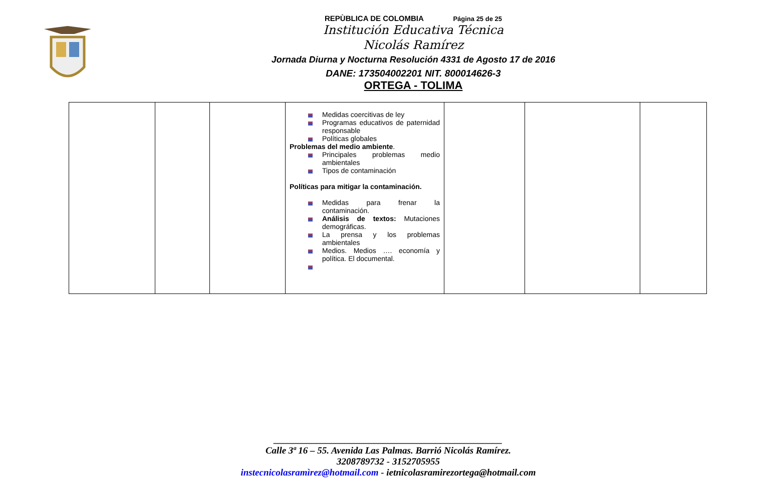REPÙBLICA DE COLOMBIA Página 25 de 25
Institución Educativa Técnica
Nicolás Ramírez
Jornada Diurna y Nocturna Resolución 4331 de Agosto 17 de 2016
DANE: 173504002201 NIT. 800014626-3
ORTEGA - TOLIMA
| | | | Medidas coercitivas de ley Programas educativos de paternidad responsable Políticas globales Problemas del medio ambiente . Principales problemas medio ambientales Tipos de contaminación Políticas para mitigar la contaminación. Medidas para frenar la contaminación. Análisis de textos: Mutaciones demográficas. La prensa y los problemas ambientales Medios. Medios …. economía y política. El documental. | | | |
________________________________________________
Calle 3ª 16 – 55. Avenida Las Palmas. Barrió Nicolás Ramírez.
3208789732 - 3152705955
instecnicolasramìrez@hotmail.com - ietnicolasramirezortega@hotmail.com